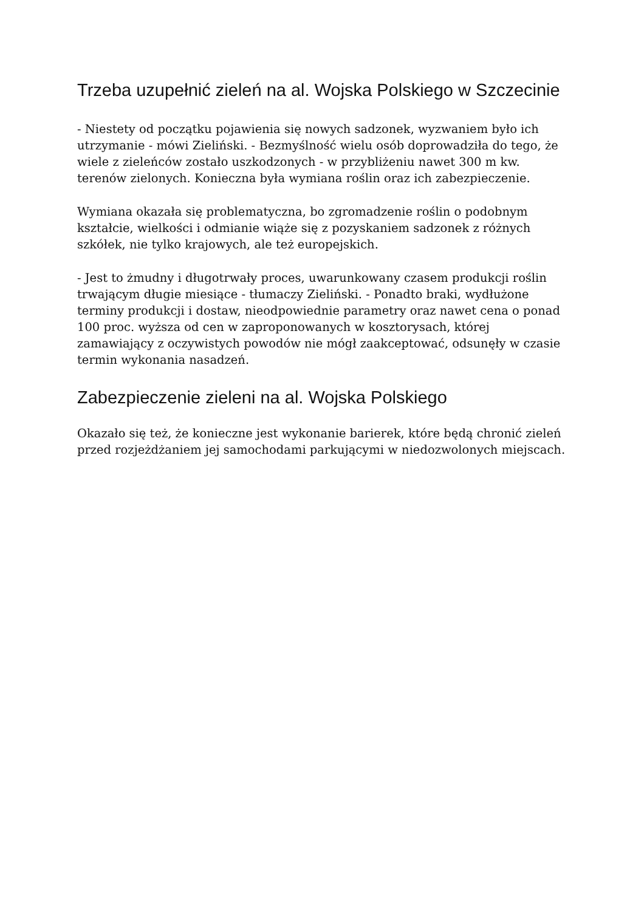Trzeba uzupełnić zieleń na al. Wojska Polskiego w Szczecinie
- Niestety od początku pojawienia się nowych sadzonek, wyzwaniem było ich utrzymanie - mówi Zieliński. - Bezmyślność wielu osób doprowadziła do tego, że wiele z zieleńców zostało uszkodzonych - w przybliżeniu nawet 300 m kw. terenów zielonych. Konieczna była wymiana roślin oraz ich zabezpieczenie.
Wymiana okazała się problematyczna, bo zgromadzenie roślin o podobnym kształcie, wielkości i odmianie wiąże się z pozyskaniem sadzonek z różnych szkółek, nie tylko krajowych, ale też europejskich.
- Jest to żmudny i długotrwały proces, uwarunkowany czasem produkcji roślin trwającym długie miesiące - tłumaczy Zieliński. - Ponadto braki, wydłużone terminy produkcji i dostaw, nieodpowiednie parametry oraz nawet cena o ponad 100 proc. wyższa od cen w zaproponowanych w kosztorysach, której zamawiający z oczywistych powodów nie mógł zaakceptować, odsunęły w czasie termin wykonania nasadzeń.
Zabezpieczenie zieleni na al. Wojska Polskiego
Okazało się też, że konieczne jest wykonanie barierek, które będą chronić zieleń przed rozjeżdżaniem jej samochodami parkującymi w niedozwolonych miejscach.